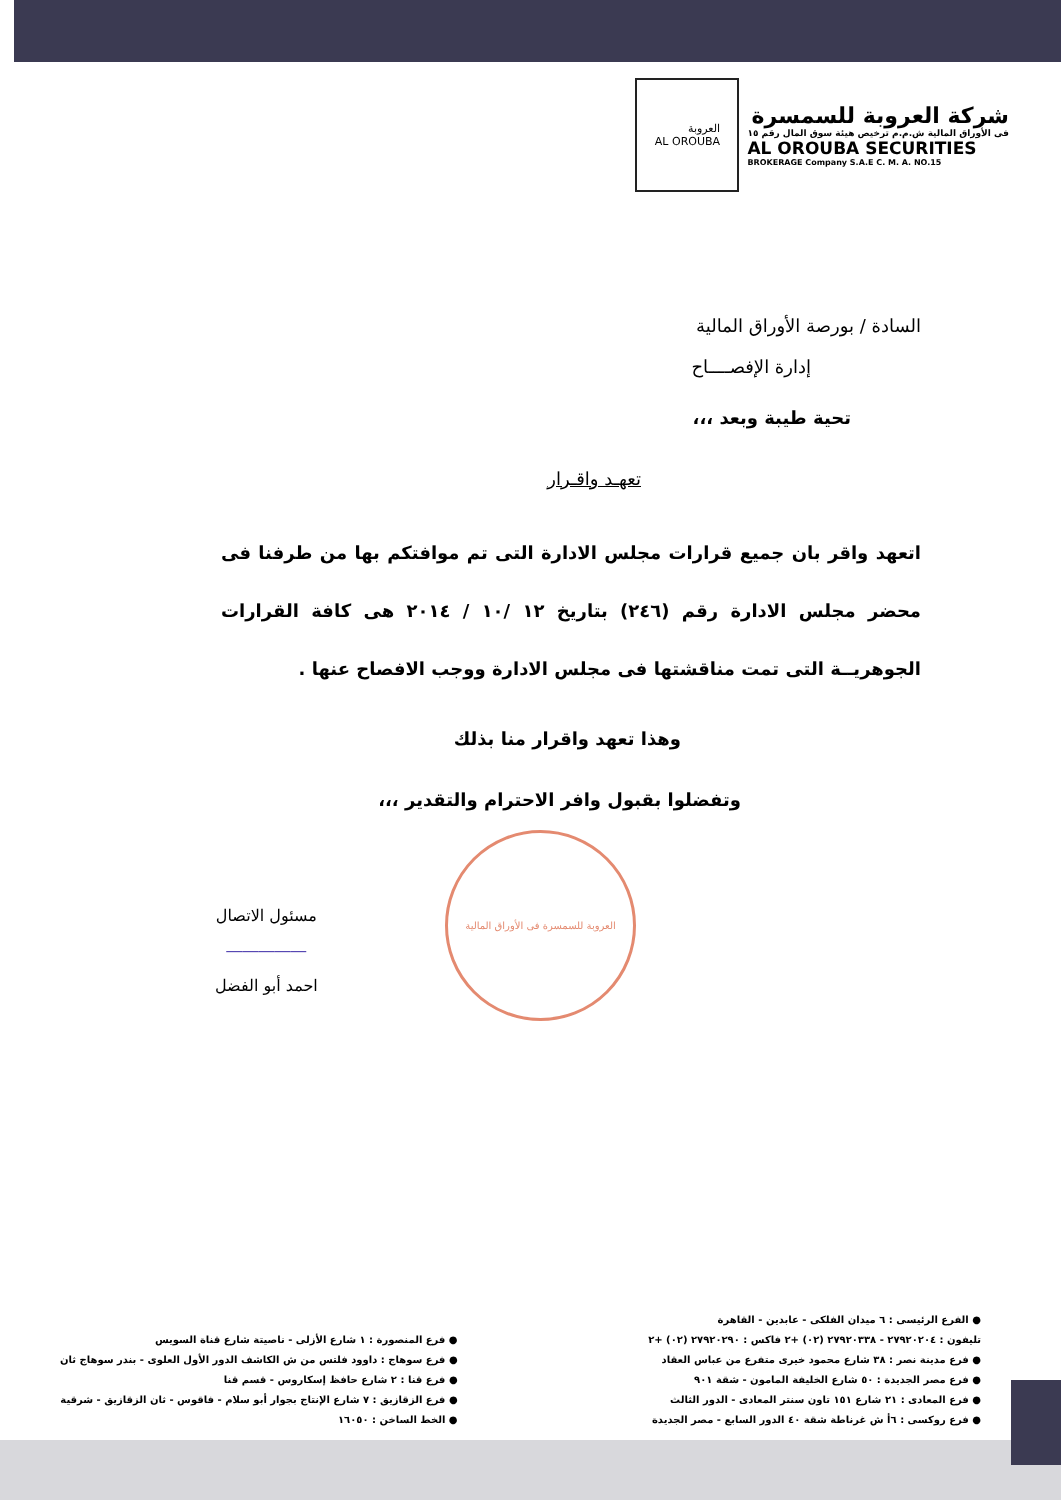شركة العروبة للسمسرة
فى الأوراق المالية ش.م.م ترخيص هيئة سوق المال رقم ١٥
AL OROUBA SECURITIES
BROKERAGE Company S.A.E C. M. A. NO.15
العروبة
AL OROUBA
السادة / بورصة الأوراق المالية
إدارة الإفصــــاح
تحية طيبة وبعد ،،،
تعهـد واقـرار
اتعهد واقر بان جميع قرارات مجلس الادارة التى تم موافتكم بها من طرفنا فى محضر مجلس الادارة رقم (٢٤٦) بتاريخ ١٢ /١٠ / ٢٠١٤ هى كافة القرارات الجوهريــة التى تمت مناقشتها فى مجلس الادارة ووجب الافصاح عنها .
وهذا تعهد واقرار منا بذلك
وتفضلوا بقبول وافر الاحترام والتقدير ،،،
مسئول الاتصال
―――――
احمد أبو الفضل
العروبة للسمسرة فى الأوراق المالية
● الفرع الرئيسى : ٦ ميدان الفلكى - عابدين - القاهرة
تليفون : ٢٧٩٢٠٢٠٤ - ٢٧٩٢٠٣٣٨ (٠٢) +٢ فاكس : ٢٧٩٢٠٢٩٠ (٠٢) +٢
● فرع مدينة نصر : ٣٨ شارع محمود خيرى متفرع من عباس العقاد
● فرع مصر الجديدة : ٥٠ شارع الخليفة المامون - شقة ٩٠١
● فرع المعادى : ٢١ شارع ١٥١ تاون سنتر المعادى - الدور الثالث
● فرع روكسى : ٦أ ش غرناطة شقة ٤٠ الدور السابع - مصر الجديدة
● فرع المنصورة : ١ شارع الأزلى - ناصيتة شارع قناة السويس
● فرع سوهاج : داوود فلتس من ش الكاشف الدور الأول العلوى - بندر سوهاج ثان
● فرع قنا : ٢ شارع حافظ إسكاروس - قسم قنا
● فرع الزقازيق : ٧ شارع الإنتاج بجوار أبو سلام - فاقوس - ثان الزقازيق - شرقية
● الخط الساخن : ١٦٠٥٠